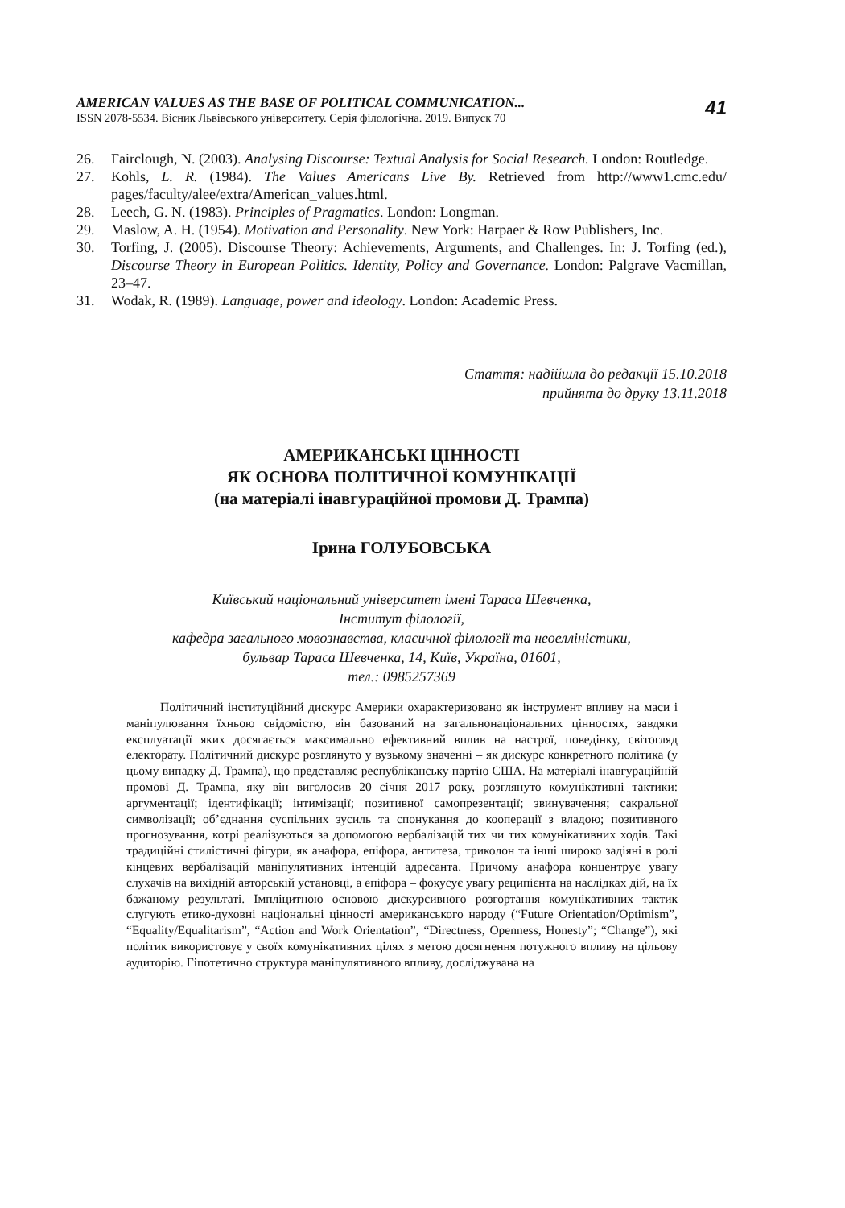AMERICAN VALUES AS THE BASE OF POLITICAL COMMUNICATION...
ISSN 2078-5534. Вісник Львівського університету. Серія філологічна. 2019. Випуск 70
41
26. Fairclough, N. (2003). Analysing Discourse: Textual Analysis for Social Research. London: Routledge.
27. Kohls, L. R. (1984). The Values Americans Live By. Retrieved from http://www1.cmc.edu/ pages/faculty/alee/extra/American_values.html.
28. Leech, G. N. (1983). Principles of Pragmatics. London: Longman.
29. Maslow, A. H. (1954). Motivation and Personality. New York: Harpaer & Row Publishers, Inc.
30. Torfing, J. (2005). Discourse Theory: Achievements, Arguments, and Challenges. In: J. Torfing (ed.), Discourse Theory in European Politics. Identity, Policy and Governance. London: Palgrave Vacmillan, 23–47.
31. Wodak, R. (1989). Language, power and ideology. London: Academic Press.
Стаття: надійшла до редакції 15.10.2018
прийнята до друку 13.11.2018
АМЕРИКАНСЬКІ ЦІННОСТІ
ЯК ОСНОВА ПОЛІТИЧНОЇ КОМУНІКАЦІЇ
(на матеріалі інавгураційної промови Д. Трампа)
Ірина ГОЛУБОВСЬКА
Київський національний університет імені Тараса Шевченка,
Інститут філології,
кафедра загального мовознавства, класичної філології та неоеллiністики,
бульвар Тараса Шевченка, 14, Київ, Україна, 01601,
тел.: 0985257369
Політичний інституційний дискурс Америки охарактеризовано як інструмент впливу на маси і маніпулювання їхньою свідомістю, він базований на загальнонаціональних цінностях, завдяки експлуатації яких досягається максимально ефективний вплив на настрої, поведінку, світогляд електорату. Політичний дискурс розглянуто у вузькому значенні – як дискурс конкретного політика (у цьому випадку Д. Трампа), що представляє республіканську партію США. На матеріалі інавгураційній промові Д. Трампа, яку він виголосив 20 січня 2017 року, розглянуто комунікативні тактики: аргументації; ідентифікації; інтимізації; позитивної самопрезентації; звинувачення; сакральної символізації; об’єднання суспільних зусиль та спонукання до кооперації з владою; позитивного прогнозування, котрі реалізуються за допомогою вербалізацій тих чи тих комунікативних ходів. Такі традиційні стилістичні фігури, як анафора, епіфора, антитеза, триколон та інші широко задіяні в ролі кінцевих вербалізацій маніпулятивних інтенцій адресанта. Причому анафора концентрує увагу слухачів на вихідній авторській установці, а епіфора – фокусує увагу реципієнта на наслідках дій, на їх бажаному результаті. Імпліцитною основою дискурсивного розгортання комунікативних тактик слугують етико-духовні національні цінності американського народу (“Future Orientation/Optimism”, “Equality/Equalitarism”, “Action and Work Orientation”, “Directness, Openness, Honesty”; “Change”), які політик використовує у своїх комунікативних цілях з метою досягнення потужного впливу на цільову аудиторію. Гіпотетично структура маніпулятивного впливу, досліджувана на